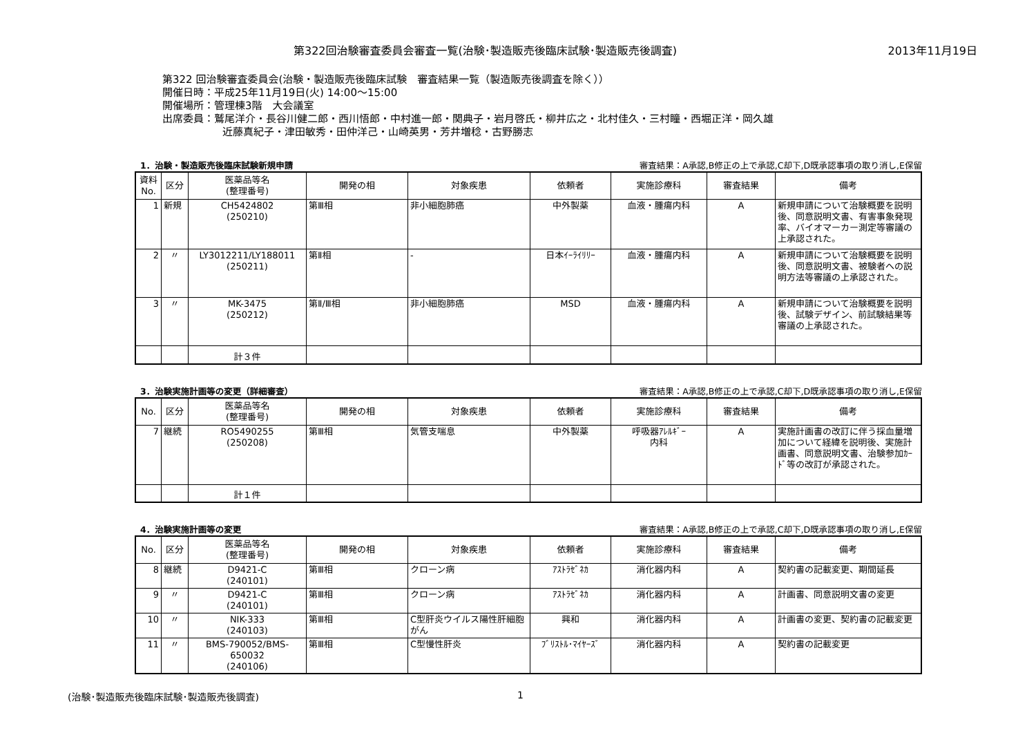第322回治験審査委員会審査一覧(治験･製造販売後臨床試験･製造販売後調査) 2013年11月19日
第322 回治験審査委員会(治験・製造販売後臨床試験　審査結果一覧（製造販売後調査を除く））
開催日時：平成25年11月19日(火) 14:00～15:00
開催場所：管理棟3階　大会議室
出席委員：鷲尾洋介・長谷川健二郎・西川悟郎・中村進一郎・関典子・岩月啓氏・柳井広之・北村佳久・三村瞳・西堀正洋・岡久雄
近藤真紀子・津田敏秀・田仲洋己・山崎英男・芳井増稔・古野勝志
1．治験・製造販売後臨床試験新規申請 審査結果：A承認,B修正の上で承認,C却下,D既承認事項の取り消し,E保留
| 資料 No. | 区分 | 医薬品等名 (整理番号) | 開発の相 | 対象疾患 | 依頼者 | 実施診療科 | 審査結果 | 備考 |
| --- | --- | --- | --- | --- | --- | --- | --- | --- |
| 1 | 新規 | CH5424802 (250210) | 第Ⅲ相 | 非小細胞肺癌 | 中外製薬 | 血液・腫瘍内科 | A | 新規申請について治験概要を説明後、同意説明文書、有害事象発現率、バイオマーカー測定等審議の上承認された。 |
| 2 | 〃 | LY3012211/LY188011 (250211) | 第Ⅱ相 | - | 日本ｲｰﾗｲﾘﾘｰ | 血液・腫瘍内科 | A | 新規申請について治験概要を説明後、同意説明文書、被験者への説明方法等審議の上承認された。 |
| 3 | 〃 | MK-3475 (250212) | 第Ⅱ/Ⅲ相 | 非小細胞肺癌 | MSD | 血液・腫瘍内科 | A | 新規申請について治験概要を説明後、試験デザイン、前試験結果等審議の上承認された。 |
| | | 計３件 | | | | | | |
3．治験実施計画等の変更（詳細審査） 審査結果：A承認,B修正の上で承認,C却下,D既承認事項の取り消し,E保留
| No. | 区分 | 医薬品等名 (整理番号) | 開発の相 | 対象疾患 | 依頼者 | 実施診療科 | 審査結果 | 備考 |
| --- | --- | --- | --- | --- | --- | --- | --- | --- |
| 7 | 継続 | RO5490255 (250208) | 第Ⅲ相 | 気管支喘息 | 中外製薬 | 呼吸器ｱﾚﾙｷﾞｰ 内科 | A | 実施計画書の改訂に伴う採血量増加について経緯を説明後、実施計画書、同意説明文書、治験参加ｶｰﾄﾞ等の改訂が承認された。 |
| | | 計１件 | | | | | | |
4．治験実施計画等の変更 審査結果：A承認,B修正の上で承認,C却下,D既承認事項の取り消し,E保留
| No. | 区分 | 医薬品等名 (整理番号) | 開発の相 | 対象疾患 | 依頼者 | 実施診療科 | 審査結果 | 備考 |
| --- | --- | --- | --- | --- | --- | --- | --- | --- |
| 8 | 継続 | D9421-C (240101) | 第Ⅲ相 | クローン病 | ｱｽﾄﾗｾﾞﾈｶ | 消化器内科 | A | 契約書の記載変更、期間延長 |
| 9 | 〃 | D9421-C (240101) | 第Ⅲ相 | クローン病 | ｱｽﾄﾗｾﾞﾈｶ | 消化器内科 | A | 計画書、同意説明文書の変更 |
| 10 | 〃 | NIK-333 (240103) | 第Ⅲ相 | C型肝炎ウイルス陽性肝細胞 がん | 興和 | 消化器内科 | A | 計画書の変更、契約書の記載変更 |
| 11 | 〃 | BMS-790052/BMS-650032 (240106) | 第Ⅲ相 | C型慢性肝炎 | ﾌﾞﾘｽﾄﾙ･ﾏｲﾔｰｽﾞ | 消化器内科 | A | 契約書の記載変更 |
(治験･製造販売後臨床試験･製造販売後調査) 1